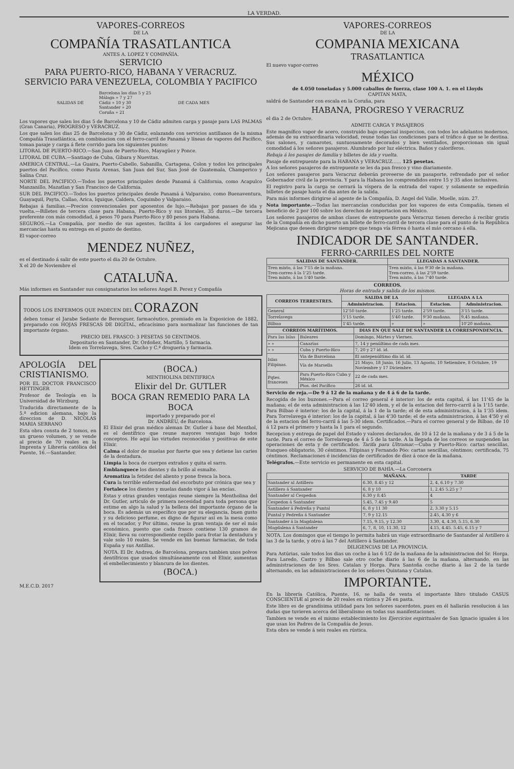LA VERDAD.
VAPORES-CORREOS
DE LA
COMPAÑÍA TRASATLANTICA
ANTES A. LOPEZ Y COMPAÑÍA.
SERVICIO
PARA PUERTO-RICO, HABANA Y VERACRUZ.
SERVICIO PARA VENEZUELA, COLOMBIA Y PACIFICO
| SALIDAS DE | Barcelona los dias 5 y 25 Málaga » 7 y 27 Cádiz » 10 y 30 Santander » 20 Coruña » 21 | DE CADA MES |
Los vapores que salen los dias 5 de Barcelona y 10 de Cádiz admiten carga y pasaje para LAS PALMAS (Gran Canaria), PROGRESO y VERACRUZ.
Los que salen los dias 25 de Barcelona y 30 de Cádiz, enlazando con servicios antillanos de la misma Compañía Trasatlántica, en combinacion con el ferro-carril de Panamá y líneas de vapores del Pacífico, toman pasaje y carga á flete corrido para los siguientes puntos:
LITORAL DE PUERTO-RICO.—San Juan de Puerto-Rico, Mayagüez y Ponce.
LITORAL DE CUBA.—Santiago de Cuba, Gibara y Nuevitas.
AMERICA CENTRAL.—La Guaira, Puerto-Cabello, Sabanilla, Cartagena, Colon y todos los principales puertos del Pacífico, como Punta Arenas, San Juan del Sur, San José de Guatemala, Champerico y Salina Cruz.
NORTE DEL PACIFICO.—Todos los puertos principales desde Panamá á California, como Acapulco Manzanillo, Mazatlan y San Francisco de California.
SUR DEL PACIFICO.—Todos los puertos principales desde Panamá á Valparaiso, como Buenaventura, Guayaquil, Payta, Callao, Arica, Iquique, Caldera, Coquimbo y Valparaiso.
Rebajas á familias.—Precios convencionales por aposentos de lujo.—Rebajas por pasaes de ida y vuelta.—Billetes de tercera clase para Habana, Puerto-Rico y sus litorales, 35 duros.—De tercera preferente con más comodidad, á pesos 70 para Puerto-Rico y 80 pesos para Habana.
SEGUROS.—La Compañía, por medio de sus agentes, facilita á los cargadores el asegurar las mercancías hasta su entrega en el punto de destino.
El vapor-correo
MENDEZ NUÑEZ,
es el destinado á salir de este puerto el dia 20 de Octubre.
X el 20 de Noviembre el
CATALUÑA.
Más informes en Santander sus consignatarios los señores Angel B. Perez y Compañía
TODOS LOS ENFERMOS QUE PADECEN DEL CORAZON
deben tomar el Jarabe Sedante de Berenguer, farmacéutico, premiado en la Exposicion de 1882, preparado con HOJAS FRESCAS DE DIGITAL, eficacísimo para normalizar las funciones de tan importante órgano.
PRECIO DEL FRASCO: 3 PESETAS 50 CENTIMOS.
Depositario en Santander, Dr. Ordoñez, Martillo, 5 farmacia.
Idem en Torrelavega, Sres. Cacho y C.ª droguería y farmacia.
APOLOGÍA DEL CRISTIANISMO.
POR EL DOCTOR FRANCISCO HETTINGER
Profesor de Teología en la Universidad de Wirzburg.
Traducida directamente de la 5.ª edicion alemana, bajo la direccion de D. NICOLAS MARIA SERRANO
Esta obra consta de 2 tomos, en un grueso volumen, y se vende al precio de 70 reales en la Imprenta y Librería católica del Puente, 16.—Santander.
(BOCA.)
MENTHOLINA DENTIFRICA
Elixir del Dr. GUTLER
BOCA GRAN REMEDIO PARA LA BOCA
importado y preparado por el
Dr. ANDREU, de Barcelona.
El Elixir del gran médico aleman Dr. Gutler á base del Menthol, es el dentífrico que reune mayores ventajas bajo todos conceptos. He aquí las virtudes reconocidas y positivas de este Elixir.
Calma el dolor de muelas por fuerte que sea y detiene las caries de la dentadura.
Limpia la boca de cuerpos extraños y quita el sarro.
Emblanquece los dientes y da brillo al esmalte.
Aromatiza la fetidez del aliento y pone fresca la boca.
Cura la terrible enfermedad del escorbuto por crónica que sea y
Fortalece los dientes y muelas dando vigor á las encías.
Estas y otras grandes ventajas reune siempre la Mentholina del Dr. Gutler, artículo de primera necesidad para toda persona que estime en algo la salud y la belleza del importante órgano de la boca. Es además un específico que por su elegancia, buen gusto y su delicioso perfume, es digno de figurar así en la mesa como en el tocador, y Por último, reune la gran ventaja de ser el más económico, puesto que cada frasco contiene 130 gramos de Elixir, lleva su correspondiente cepillo para frotar la dentadura y vale solo 10 reales. Se vende en las buenas farmacias, de toda España y sus Antillas.
NOTA. El Dr. Andreu, de Barcelona, prepara tambien unos polvos dentífricos que usados simultáneamente con el Elixir, aumentan el embellecimiento y blancura de los dientes.
(BOCA.)
M.E.C.D. 2017
VAPORES-CORREOS
DE LA
COMPANIA MEXICANA
TRASATLANTICA
El nuevo vapor-correo
MÉXICO
de 4.050 toneladas y 5.000 caballos de fuerza, clase 100 A. 1. en el Lloyds
CAPITAN MATA,
saldrá de Santander con escala en la Coruña, para
HABANA, PROGRESO Y VERACRUZ
el dia 2 de Octubre.
ADMITE CARGA Y PASAJEROS
Este magnífico vapor de acero, construido bajo especial inspeccion, con todos los adelantos modernos, además de su extraordinaria velocidad, reune todas las condiciones para el tráfico á que se le destina. Sus salones, y camarotes, suntuosamente decorados y bien ventilados, proporcionan sin igual comodidad á los señores pasajeros. Alumbrado por luz eléctrica. Baños y caloríferos.
Rebaja á los pasajes de familia y billetes de ida y vuelta.
Pasaje de entrepuente para la HABANA y VERACRUZ...... 125 pesetas.
A los señores pasajeros de entrepuente se les da pan fresco y vino diariamente.
Los señores pasajeros para Veracruz deberán proveerse de un pasaporte, refrendado por el señor Gobernador civil de la provincia. Y para la Habana los comprendidos entre 15 y 35 años inclusives.
El registro para la carga se cerrará la víspera de la entrada del vapor, y solamente se expedirán billetes de pasaje hasta el dia antes de la salida.
Para más informes dirigirse al agente de la Compañía, D. Angel del Valle, Muelle, núm. 27.
Nota importante.—Todas las mercancías conducidas por los vapores de esta Compañía, tienen el beneficio de 2 por 100 sobre los derechos de importacion en México.
Los señores pasajeros de ambas clases de entrepuente para Veracruz tienen derecho á recibir gratis de la Compañía en dicho puerto un billete de ferro-carril de tercera clase para el punto de la República Mejicana que deseen dirigirse siempre que tenga vía férrea ó hasta el más cercano á ella.
INDICADOR DE SANTANDER.
FERRO-CARRILES DEL NORTE
| SALIDAS DE SANTANDER. | LLEGADAS A SANTANDER. |
| --- | --- |
| Tren mixto, á las 7'15 de la mañana. Tren-correo á la 1'25 tarde. Tren mixto, á las 5'40 tarde. | Tren mixto, á las 9'30 de la mañana. Tren-correo, á las 2'59 tarde. Tren mixto, á las 7'40 tarde. |
CORREOS.
Horas de entrada y salida de los mismos.
| CORREOS TERRESTRES. | SALIDA DE LA | | LLEGADA A LA | |
| --- | --- | --- | --- | --- |
| | Administracion. | Estacion. | Estacion. | Administracion. |
| General | 12'50 tarde. | 1'25 tarde. | 2'59 tarde. | 3'15 tarde. |
| Torrelavega | 5'15 tarde. | 5'40 tarde. | 9'30 mañana. | 9,45 mañana. |
| Bilbao | 1'45 tarde. | » | » | 10'20 mañana. |
| CORREOS MARÍTIMOS. | | DIAS EN QUE SALE DE SANTANDER LA CORRESPONDENCIA. |
| --- | --- | --- |
| Para las Islas | Baleares | Domingo, Mártes y Viernes. |
| » » | Canarias | 7, 14 y penúltimo de cada mes. |
| » » | Cuba y Puerto-Rico | 7, 20 y 27 id. id. |
| Islas Filipinas. | Via de Barcelona | El antepenúltimo dia id. id. |
| | Vía de Marsella | 21 Mayo, 18 Junio, 16 Julio, 13 Agosto, 10 Setiembre, 8 Octubre, 19 Noviembre y 17 Diciembre. |
| Pqtes. franceses | Para Puerto-Rico Cuba y México | 22 de cada mes. |
| | Ptos. del Pacífico | 26 id. id. |
Servicio de reja.—De 9 á 12 de la mañana y de 4 á 6 de la tarde.
Recogida de los buzones.—Para el correo general é interior: los de esta capital, á las 11'45 de la mañana; el de esta administracion á las 12'40 idem, y el de la estacion del ferro-carril á la 1'15 tarde. Para Bilbao é interior: los de la capital, á la 1 de la tarde; el de esta administracion, á la 1'35 idem. Para Torrelavega é interior: los de la capital, á las 4'30 tarde; el de esta administracion, á las 4'50 y el de la estacion del ferro-carril á las 5-30 idem. Certificados.—Para el correo general y de Bilbao, de 10 á 12 para el primero y hasta la 1 para el segundo.
Recepcion y entrega de papel del Estado y valores declarados, de 10 á 12 de la mañana y de 3 á 5 de la tarde. Para el correo de Torrelavega de 4 á 5 de la tarde. A la llegada de los correos se suspenden las operaciones de esta y de certificados. Tarifa para Ultramar.—Cuba y Puerto-Rico: cartas sencillas, franqueo obligatorio, 30 céntimos. Filipinas y Fernando Póo: cartas sencillas, céntimos; certificada, 75 céntimos. Reclamaciones é incidencias de certificados de diez á once de la mañana.
Telégrafos.—Este servicio es permanente en esta capital.
SERVICIO DE BAHÍA.—La Corconera
| | MAÑANA. | TARDE |
| --- | --- | --- |
| Santander al Astillero | 6.30, 8.45 y 12 | 2, 4, 6.10 y 7.30 |
| Astillero á Santander | 6, 8 y 10 | 1, 2.45 5.25 y 7 |
| Santander al Cespedon | 6.30 y 8.45 | 4 |
| Cespedon á Santander | 5.45, 7.45 y 9.40 | 5 |
| Santander á Pedreña y Puntal | 6, 8 y 11 30 | 2, 3.30 y 5.15 |
| Puntal y Pedreña á Santander | 7, 9 y 12.15 | 2.45, 4.30 y 6 |
| Santander á la Magdalena | 7.15, 9.15, y 12.30 | 3.30, 4, 4.30, 5.15, 6.30 |
| Magdalena á Santander | 6, 7, 8, 10, 11.30, 12 | 4.15, 4.45. 5.45, 6.15 y 7 |
NOTA. Los domingos que el tiempo lo permita habrá un viaje extraordinario de Santander al Astillero á las 3 de la tarde, y otro á las 7 del Astillero á Santander.
DILIGENCIAS DE LA PROVINCIA.
Para Astúrias, sale todos los dias un coche á las 6 1/2 de la mañana de la administracion del Sr. Horga. Para Laredo, Castro y Bilbao sale otro coche diario á las 6 de la mañana, alternando, en las administraciones de los Sres. Catalan y Horga. Para Santoña coche diario á las 2 de la tarde alternando, en las administraciones de los señores Quintana y Catalan.
IMPORTANTE.
En la librería Católica, Puente, 16, se halla de venta el importante libro titulado CASUS CONSCIENTIÆ al precio de 20 reales en rústica y 26 en pasta.
Este libro es de grandísima utilidad para los señores sacerdotes, pues en él hallarán resolucion á las dudas que tuvieren acerca del liberalismo en todas sus manifestaciones.
Tambien se vende en el mismo establecimiento los Ejercicios espirituales de San Ignacio iguales á los que usan los Padres de la Compañía de Jesus.
Esta obra se vende á seis reales en rústica.